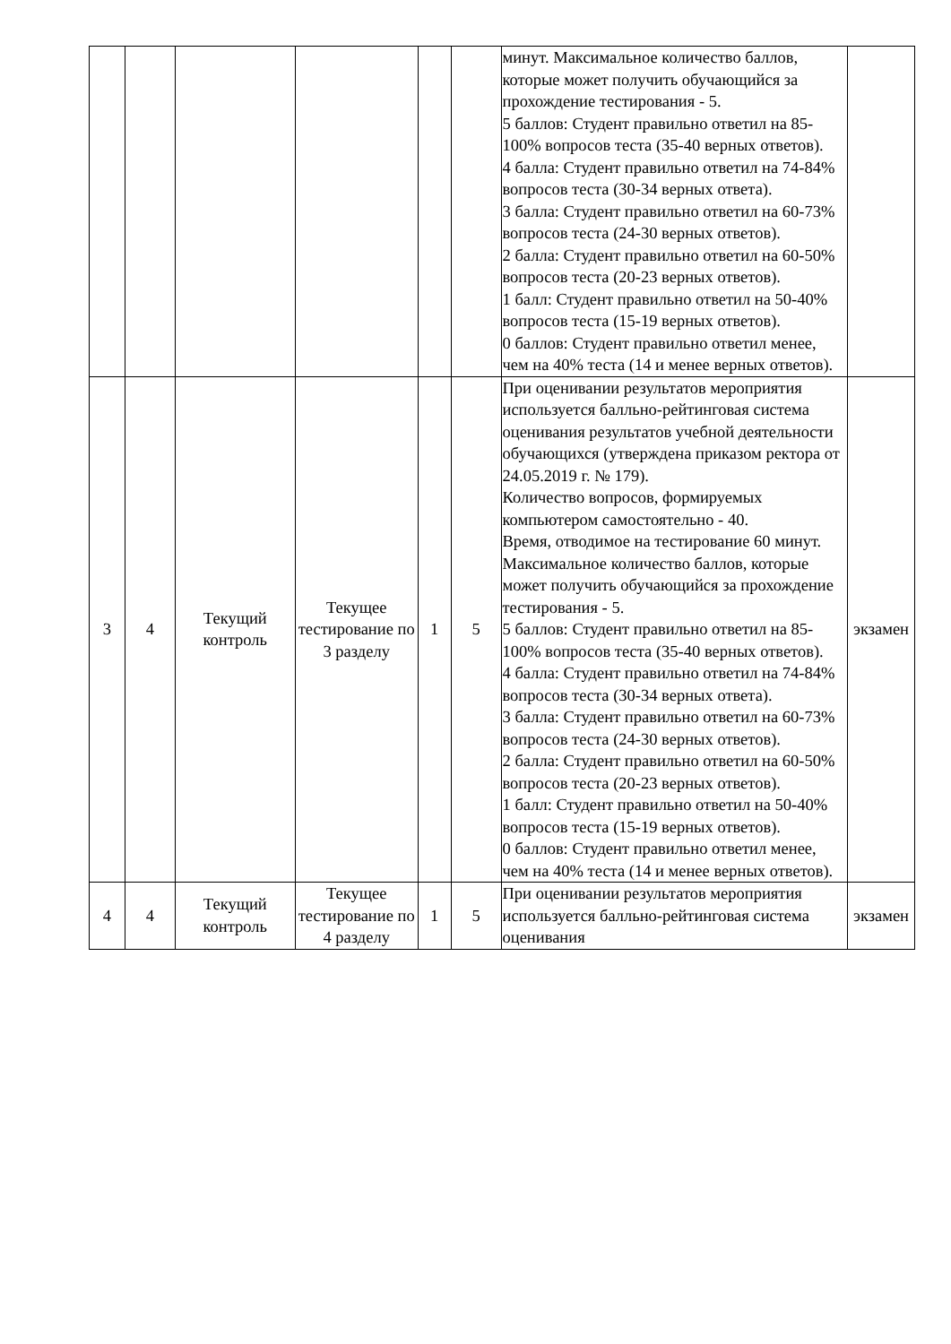| | | | | | | минут. Максимальное количество баллов, которые может получить обучающийся за прохождение тестирования - 5. 5 баллов: Студент правильно ответил на 85-100% вопросов теста (35-40 верных ответов). 4 балла: Студент правильно ответил на 74-84% вопросов теста (30-34 верных ответа). 3 балла: Студент правильно ответил на 60-73% вопросов теста (24-30 верных ответов). 2 балла: Студент правильно ответил на 60-50% вопросов теста (20-23 верных ответов). 1 балл: Студент правильно ответил на 50-40% вопросов теста (15-19 верных ответов). 0 баллов: Студент правильно ответил менее, чем на 40% теста (14 и менее верных ответов). | |
| 3 | 4 | Текущий контроль | Текущее тестирование по 3 разделу | 1 | 5 | При оценивании результатов мероприятия используется балльно-рейтинговая система оценивания результатов учебной деятельности обучающихся (утверждена приказом ректора от 24.05.2019 г. № 179). Количество вопросов, формируемых компьютером самостоятельно - 40. Время, отводимое на тестирование 60 минут. Максимальное количество баллов, которые может получить обучающийся за прохождение тестирования - 5. 5 баллов: Студент правильно ответил на 85-100% вопросов теста (35-40 верных ответов). 4 балла: Студент правильно ответил на 74-84% вопросов теста (30-34 верных ответа). 3 балла: Студент правильно ответил на 60-73% вопросов теста (24-30 верных ответов). 2 балла: Студент правильно ответил на 60-50% вопросов теста (20-23 верных ответов). 1 балл: Студент правильно ответил на 50-40% вопросов теста (15-19 верных ответов). 0 баллов: Студент правильно ответил менее, чем на 40% теста (14 и менее верных ответов). | экзамен |
| 4 | 4 | Текущий контроль | Текущее тестирование по 4 разделу | 1 | 5 | При оценивании результатов мероприятия используется балльно-рейтинговая система оценивания | экзамен |